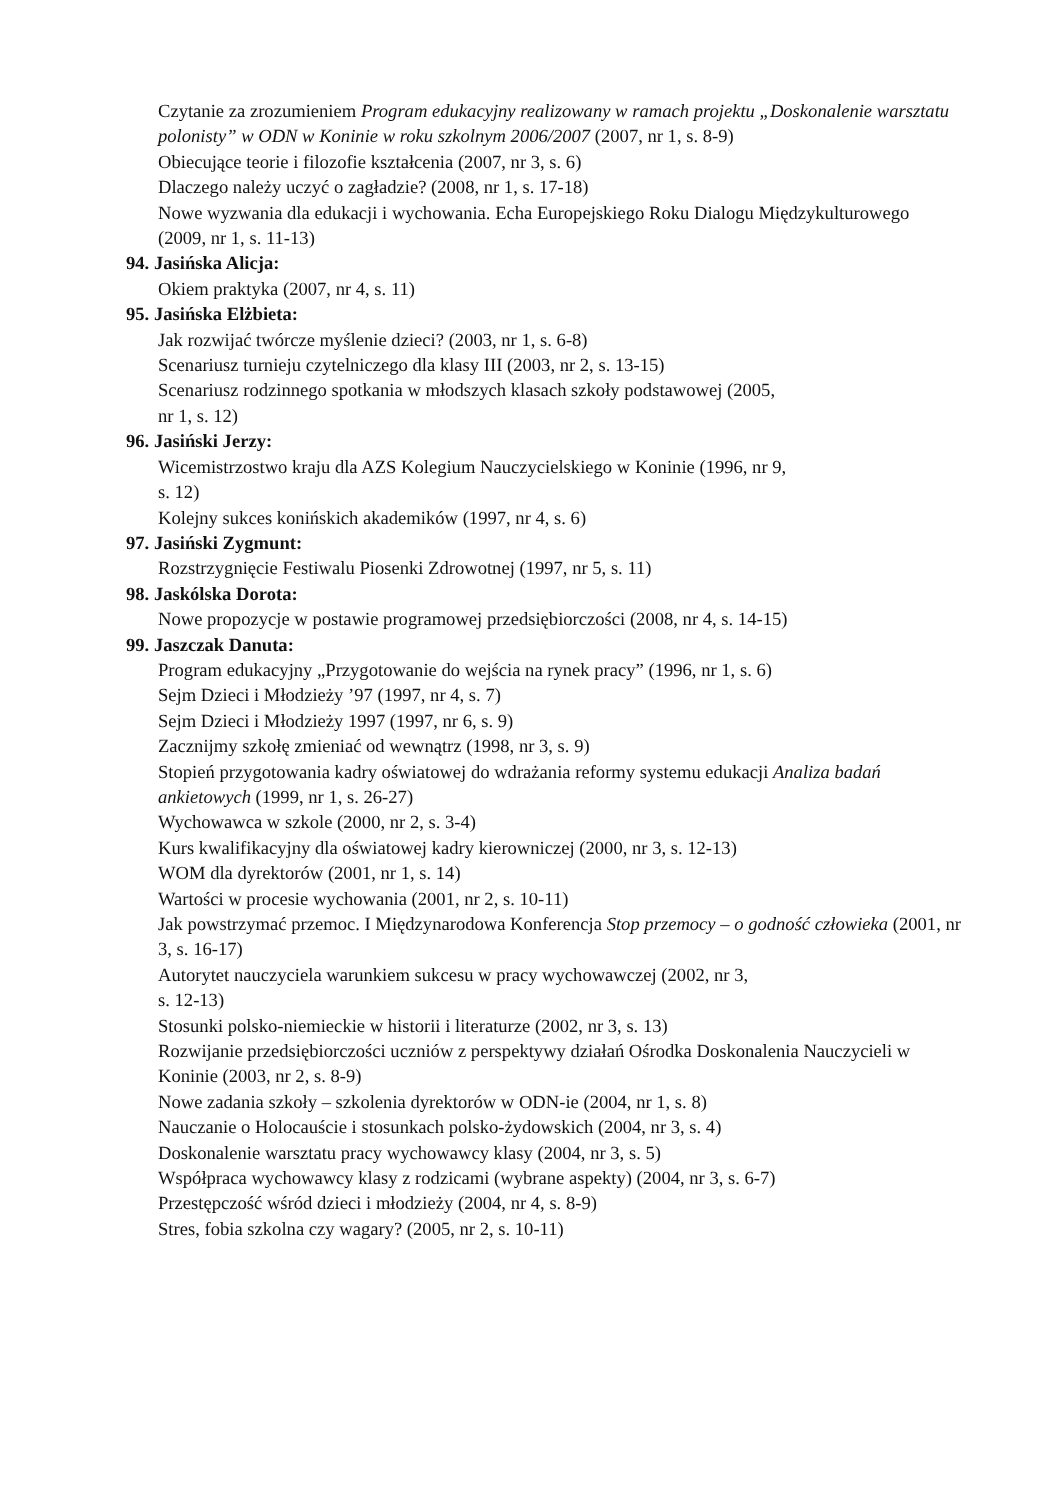Czytanie za zrozumieniem Program edukacyjny realizowany w ramach projektu „Doskonalenie warsztatu polonisty” w ODN w Koninie w roku szkolnym 2006/2007 (2007, nr 1, s. 8-9)
Obiecujące teorie i filozofie kształcenia (2007, nr 3, s. 6)
Dlaczego należy uczyć o zagładzie? (2008, nr 1, s. 17-18)
Nowe wyzwania dla edukacji i wychowania. Echa Europejskiego Roku Dialogu Międzykulturowego (2009, nr 1, s. 11-13)
94. Jasińska Alicja:
Okiem praktyka (2007, nr 4, s. 11)
95. Jasińska Elżbieta:
Jak rozwijać twórcze myślenie dzieci? (2003, nr 1, s. 6-8)
Scenariusz turnieju czytelniczego dla klasy III (2003, nr 2, s. 13-15)
Scenariusz rodzinnego spotkania w młodszych klasach szkoły podstawowej (2005,
nr 1, s. 12)
96. Jasiński Jerzy:
Wicemistrzostwo kraju dla AZS Kolegium Nauczycielskiego w Koninie (1996, nr 9,
s. 12)
Kolejny sukces konińskich akademików (1997, nr 4, s. 6)
97. Jasiński Zygmunt:
Rozstrzygnięcie Festiwalu Piosenki Zdrowotnej (1997, nr 5, s. 11)
98. Jaskólska Dorota:
Nowe propozycje w postawie programowej przedsiębiorczości (2008, nr 4, s. 14-15)
99. Jaszczak Danuta:
Program edukacyjny „Przygotowanie do wejścia na rynek pracy” (1996, nr 1, s. 6)
Sejm Dzieci i Młodzieży ’97 (1997, nr 4, s. 7)
Sejm Dzieci i Młodzieży 1997 (1997, nr 6, s. 9)
Zacznijmy szkołę zmieniać od wewnątrz (1998, nr 3, s. 9)
Stopień przygotowania kadry oświatowej do wdrażania reformy systemu edukacji Analiza badań ankietowych (1999, nr 1, s. 26-27)
Wychowawca w szkole (2000, nr 2, s. 3-4)
Kurs kwalifikacyjny dla oświatowej kadry kierowniczej (2000, nr 3, s. 12-13)
WOM dla dyrektorów (2001, nr 1, s. 14)
Wartości w procesie wychowania (2001, nr 2, s. 10-11)
Jak powstrzymać przemoc. I Międzynarodowa Konferencja Stop przemocy – o godność człowieka (2001, nr 3, s. 16-17)
Autorytet nauczyciela warunkiem sukcesu w pracy wychowawczej (2002, nr 3,
s. 12-13)
Stosunki polsko-niemieckie w historii i literaturze (2002, nr 3, s. 13)
Rozwijanie przedsiębiorczości uczniów z perspektywy działań Ośrodka Doskonalenia Nauczycieli w Koninie (2003, nr 2, s. 8-9)
Nowe zadania szkoły – szkolenia dyrektorów w ODN-ie (2004, nr 1, s. 8)
Nauczanie o Holocauście i stosunkach polsko-żydowskich (2004, nr 3, s. 4)
Doskonalenie warsztatu pracy wychowawcy klasy (2004, nr 3, s. 5)
Współpraca wychowawcy klasy z rodzicami (wybrane aspekty) (2004, nr 3, s. 6-7)
Przestępczość wśród dzieci i młodzieży (2004, nr 4, s. 8-9)
Stres, fobia szkolna czy wagary? (2005, nr 2, s. 10-11)